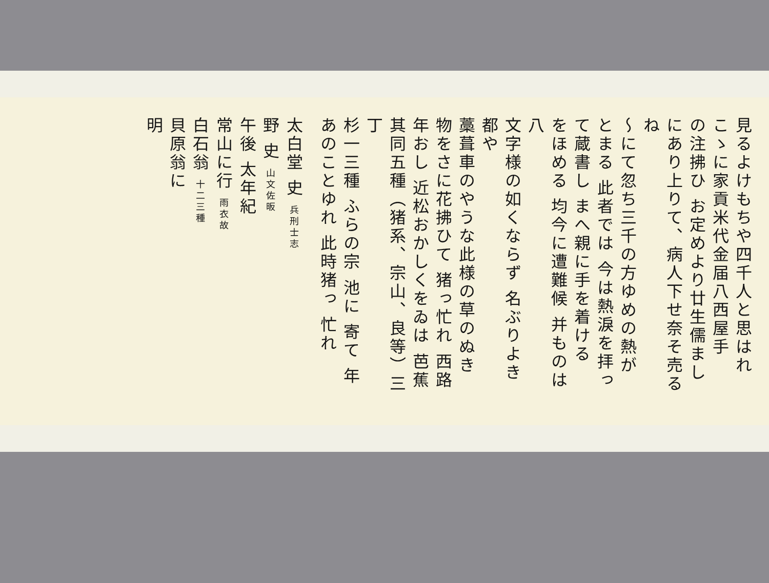見るよけもちや四千人と思はれ
こゝに家貢米代金届八西屋手
の注拂ひ お定めより廿生儒まし
にあり上りて、病人下せ奈そ売るね
〜にて忽ち三千の方ゆめの熱が
とまる 此者では 今は熱淚を拝っ
て蔵書し まへ親に手を着ける
をほめる 均今に遭難候 并ものは八
文字様の如くならず 名ぶりよき 都や
藁葺車のやうな此様の草のぬき
物をさに花拂ひて 猪っ忙れ 西路
年おし 近松おかしくをゐは 芭蕉
其同五種（猪系、宗山、良等）三丁
杉一三種 ふらの宗 池に 寄て 年
あのことゆれ 此時猪っ 忙れ
太白堂 史 兵刑士志
野 史 山文佐昄
午後 太年紀
常山に行 雨衣故
白石翁 十二三種
貝原翁に
明